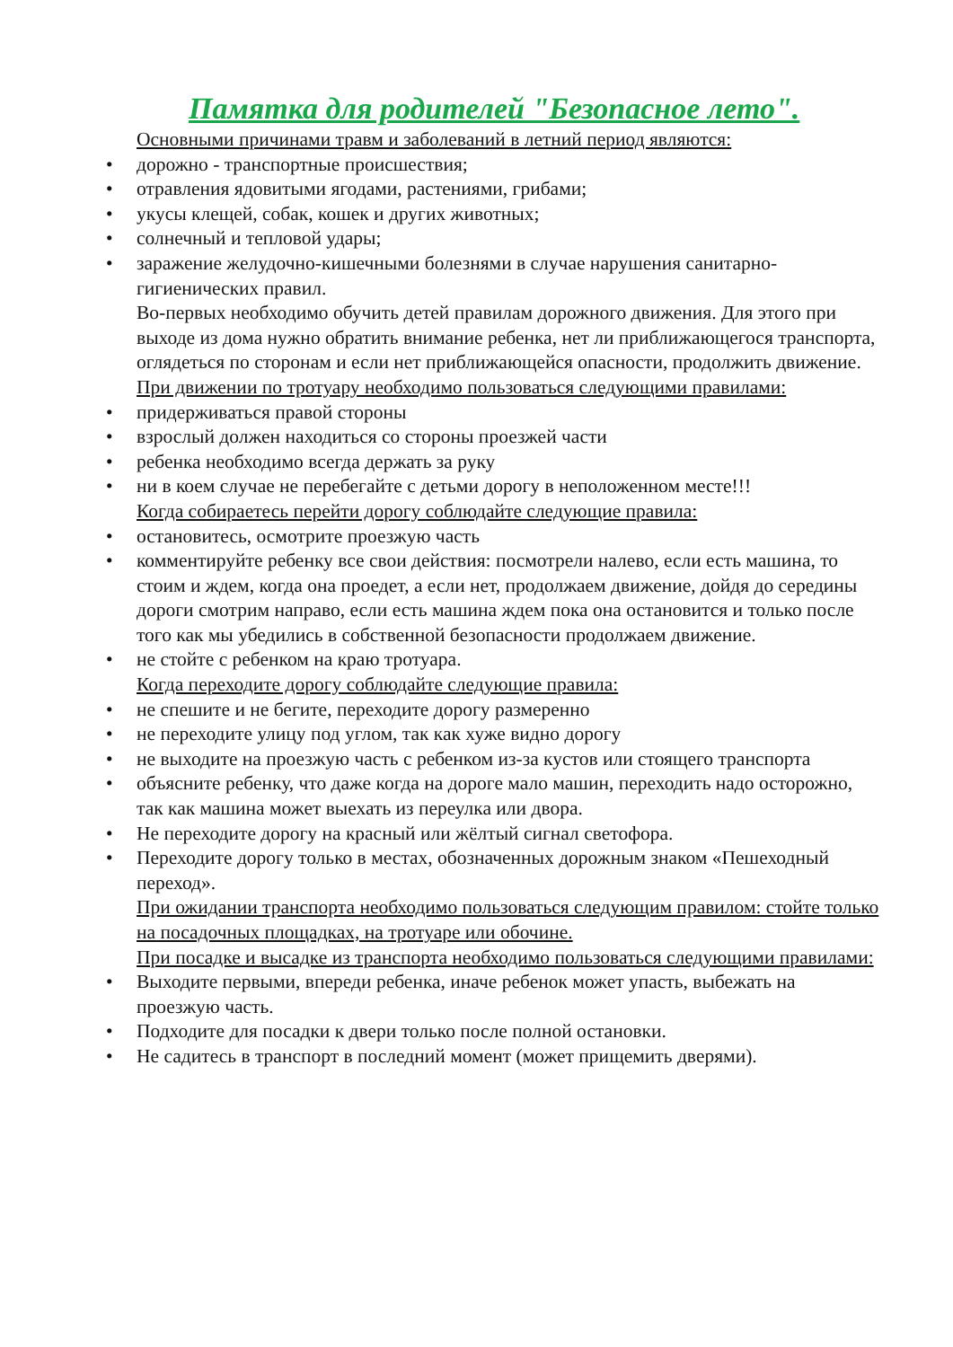Памятка для родителей "Безопасное лето".
Основными причинами травм и заболеваний в летний период являются:
• дорожно - транспортные происшествия;
• отравления ядовитыми ягодами, растениями, грибами;
• укусы клещей, собак, кошек и других животных;
• солнечный и тепловой удары;
• заражение желудочно-кишечными болезнями в случае нарушения санитарно-гигиенических правил.
Во-первых необходимо обучить детей правилам дорожного движения. Для этого при выходе из дома нужно обратить внимание ребенка, нет ли приближающегося транспорта, оглядеться по сторонам и если нет приближающейся опасности, продолжить движение.
При движении по тротуару необходимо пользоваться следующими правилами:
• придерживаться правой стороны
• взрослый должен находиться со стороны проезжей части
• ребенка необходимо всегда держать за руку
• ни в коем случае не перебегайте с детьми дорогу в неположенном месте!!!
Когда собираетесь перейти дорогу соблюдайте следующие правила:
• остановитесь, осмотрите проезжую часть
• комментируйте ребенку все свои действия: посмотрели налево, если есть машина, то стоим и ждем, когда она проедет, а если нет, продолжаем движение, дойдя до середины дороги смотрим направо, если есть машина ждем пока она остановится и только после того как мы убедились в собственной безопасности продолжаем движение.
• не стойте с ребенком на краю тротуара.
Когда переходите дорогу соблюдайте следующие правила:
• не спешите и не бегите, переходите дорогу размеренно
• не переходите улицу под углом, так как хуже видно дорогу
• не выходите на проезжую часть с ребенком из-за кустов или стоящего транспорта
• объясните ребенку, что даже когда на дороге мало машин, переходить надо осторожно, так как машина может выехать из переулка или двора.
• Не переходите дорогу на красный или жёлтый сигнал светофора.
• Переходите дорогу только в местах, обозначенных дорожным знаком «Пешеходный переход».
При ожидании транспорта необходимо пользоваться следующим правилом: стойте только на посадочных площадках, на тротуаре или обочине.
При посадке и высадке из транспорта необходимо пользоваться следующими правилами:
• Выходите первыми, впереди ребенка, иначе ребенок может упасть, выбежать на проезжую часть.
• Подходите для посадки к двери только после полной остановки.
• Не садитесь в транспорт в последний момент (может прищемить дверями).